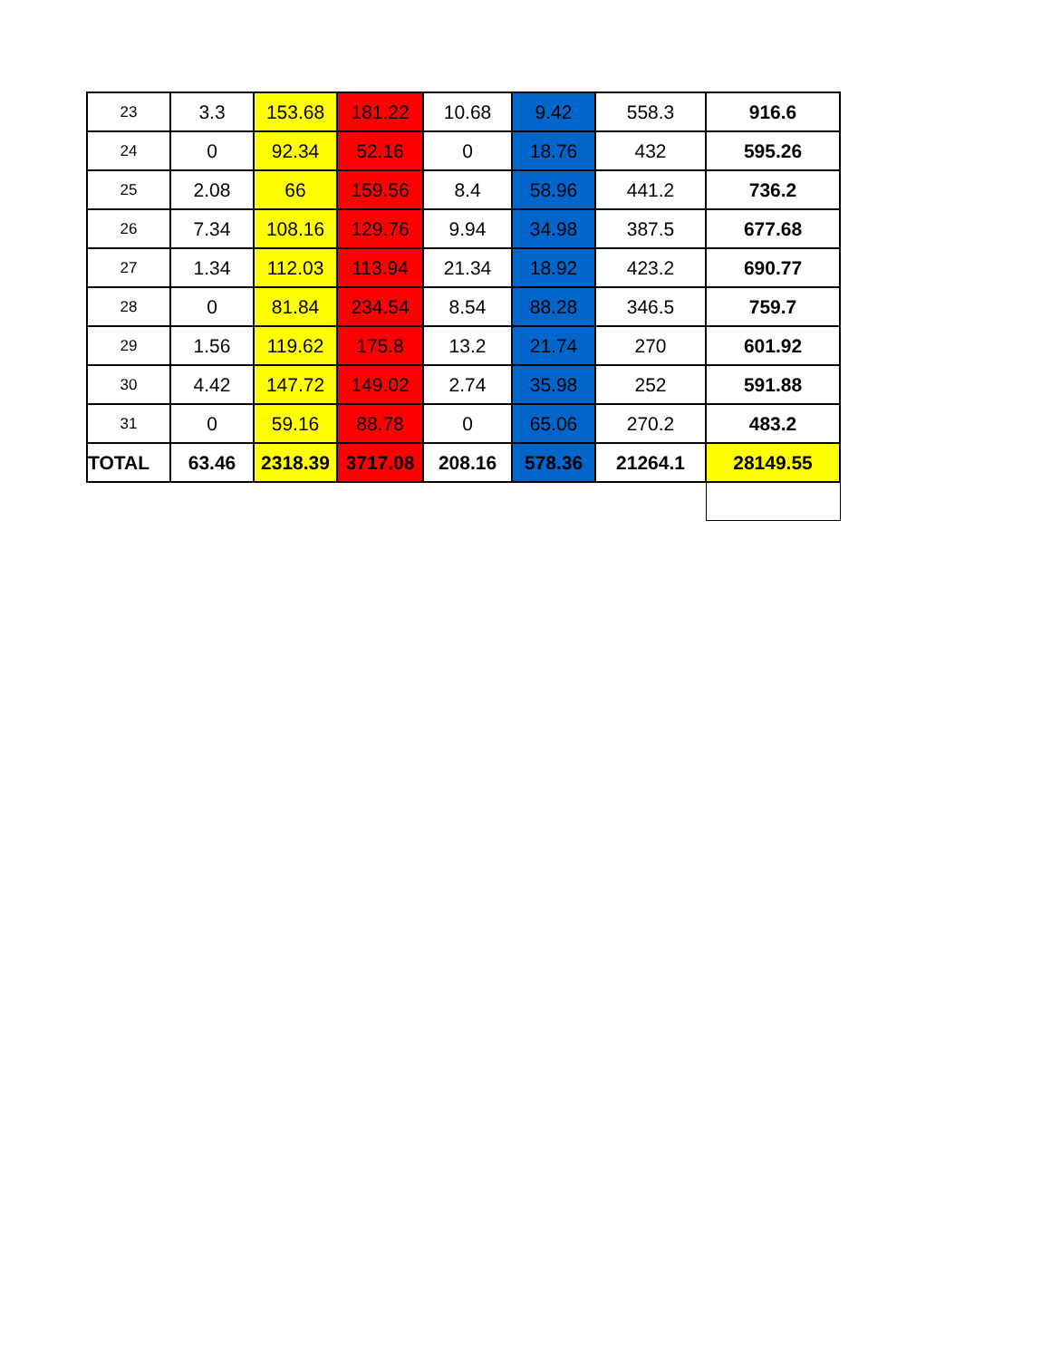| 23 | 3.3 | 153.68 | 181.22 | 10.68 | 9.42 | 558.3 | 916.6 |
| 24 | 0 | 92.34 | 52.16 | 0 | 18.76 | 432 | 595.26 |
| 25 | 2.08 | 66 | 159.56 | 8.4 | 58.96 | 441.2 | 736.2 |
| 26 | 7.34 | 108.16 | 129.76 | 9.94 | 34.98 | 387.5 | 677.68 |
| 27 | 1.34 | 112.03 | 113.94 | 21.34 | 18.92 | 423.2 | 690.77 |
| 28 | 0 | 81.84 | 234.54 | 8.54 | 88.28 | 346.5 | 759.7 |
| 29 | 1.56 | 119.62 | 175.8 | 13.2 | 21.74 | 270 | 601.92 |
| 30 | 4.42 | 147.72 | 149.02 | 2.74 | 35.98 | 252 | 591.88 |
| 31 | 0 | 59.16 | 88.78 | 0 | 65.06 | 270.2 | 483.2 |
| TOTAL | 63.46 | 2318.39 | 3717.08 | 208.16 | 578.36 | 21264.1 | 28149.55 |